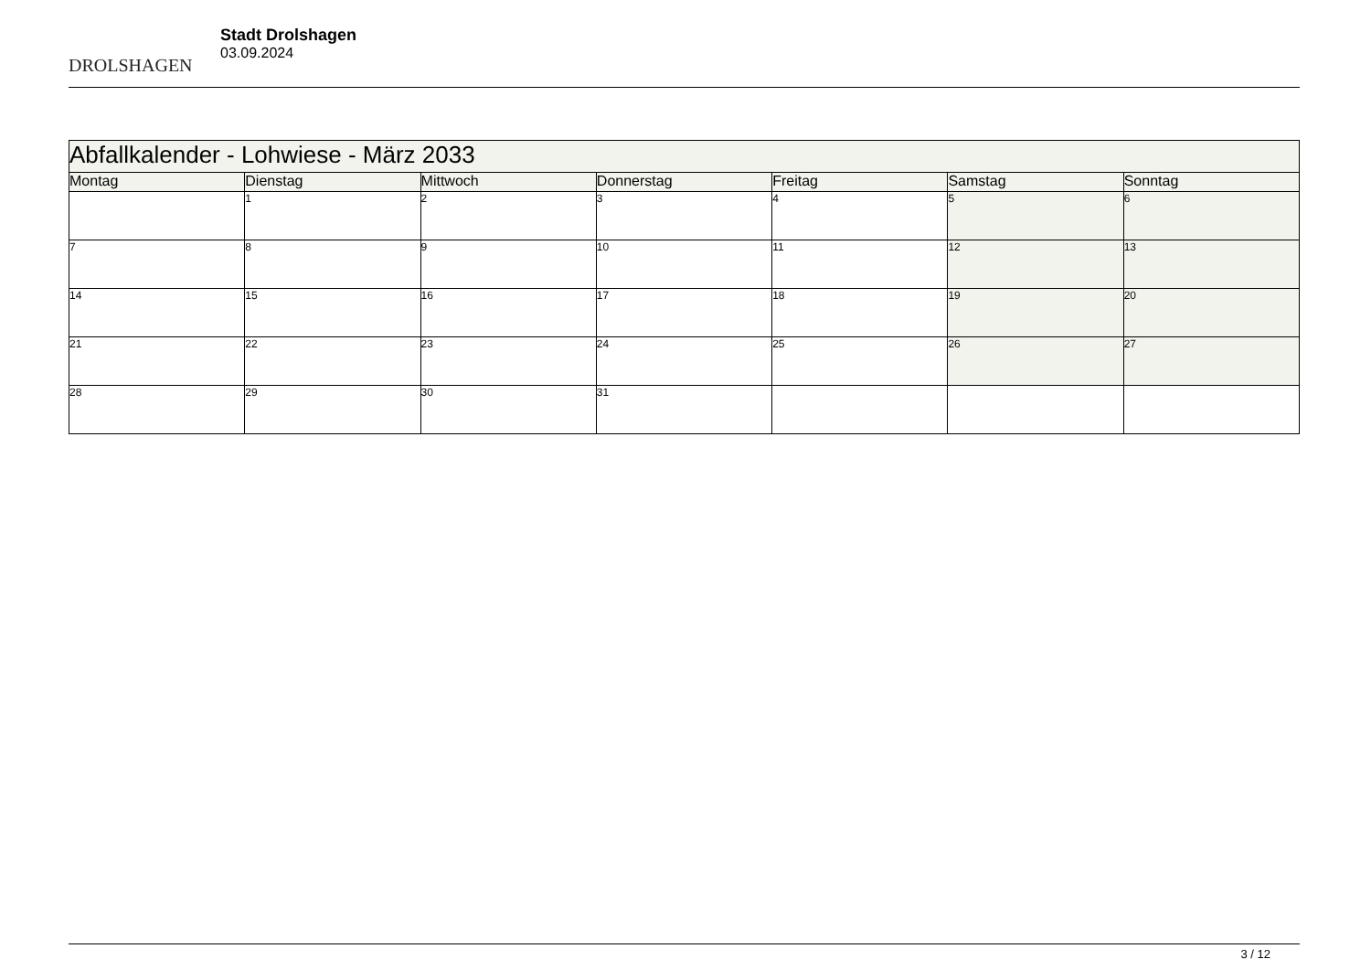DROLSHAGEN
Stadt Drolshagen
03.09.2024
| Abfallkalender - Lohwiese - März 2033 | | | | | | |
| Montag | Dienstag | Mittwoch | Donnerstag | Freitag | Samstag | Sonntag |
| | 1 | 2 | 3 | 4 | 5 | 6 |
| 7 | 8 | 9 | 10 | 11 | 12 | 13 |
| 14 | 15 | 16 | 17 | 18 | 19 | 20 |
| 21 | 22 | 23 | 24 | 25 | 26 | 27 |
| 28 | 29 | 30 | 31 | | | |
3 / 12